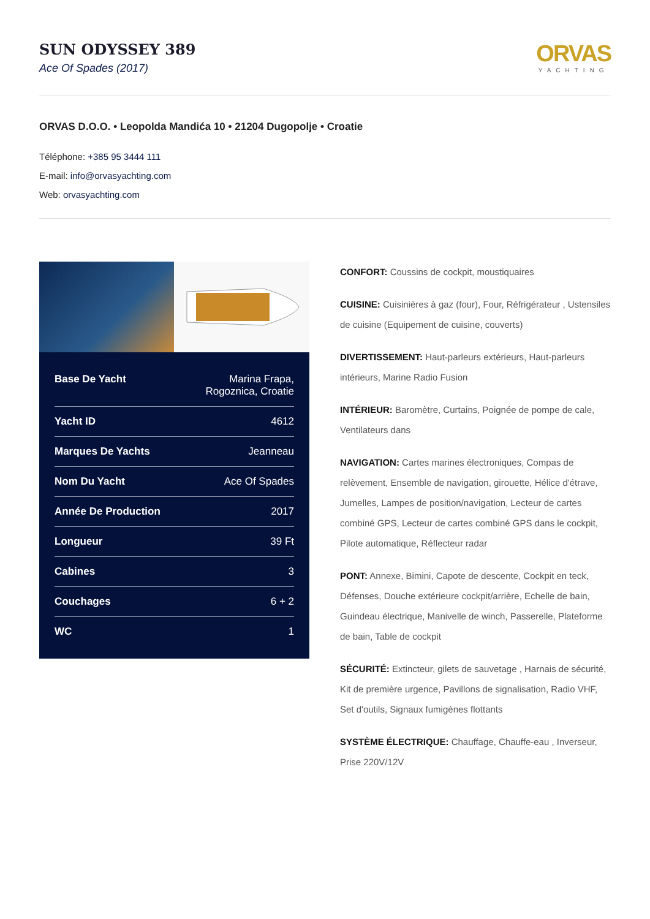SUN ODYSSEY 389
Ace Of Spades (2017)
ORVAS
YACHTING
ORVAS D.O.O. • Leopolda Mandića 10 • 21204 Dugopolje • Croatie
Téléphone: +385 95 3444 111
E-mail: info@orvasyachting.com
Web: orvasyachting.com
| Base De Yacht | Marina Frapa, Rogoznica, Croatie |
| Yacht ID | 4612 |
| Marques De Yachts | Jeanneau |
| Nom Du Yacht | Ace Of Spades |
| Année De Production | 2017 |
| Longueur | 39 Ft |
| Cabines | 3 |
| Couchages | 6 + 2 |
| WC | 1 |
CONFORT: Coussins de cockpit, moustiquaires
CUISINE: Cuisinières à gaz (four), Four, Réfrigérateur , Ustensiles de cuisine (Equipement de cuisine, couverts)
DIVERTISSEMENT: Haut-parleurs extérieurs, Haut-parleurs intérieurs, Marine Radio Fusion
INTÉRIEUR: Baromètre, Curtains, Poignée de pompe de cale, Ventilateurs dans
NAVIGATION: Cartes marines électroniques, Compas de relèvement, Ensemble de navigation, girouette, Hélice d'étrave, Jumelles, Lampes de position/navigation, Lecteur de cartes combiné GPS, Lecteur de cartes combiné GPS dans le cockpit, Pilote automatique, Réflecteur radar
PONT: Annexe, Bimini, Capote de descente, Cockpit en teck, Défenses, Douche extérieure cockpit/arrière, Echelle de bain, Guindeau électrique, Manivelle de winch, Passerelle, Plateforme de bain, Table de cockpit
SÉCURITÉ: Extincteur, gilets de sauvetage , Harnais de sécurité, Kit de première urgence, Pavillons de signalisation, Radio VHF, Set d'outils, Signaux fumigènes flottants
SYSTÈME ÉLECTRIQUE: Chauffage, Chauffe-eau , Inverseur, Prise 220V/12V